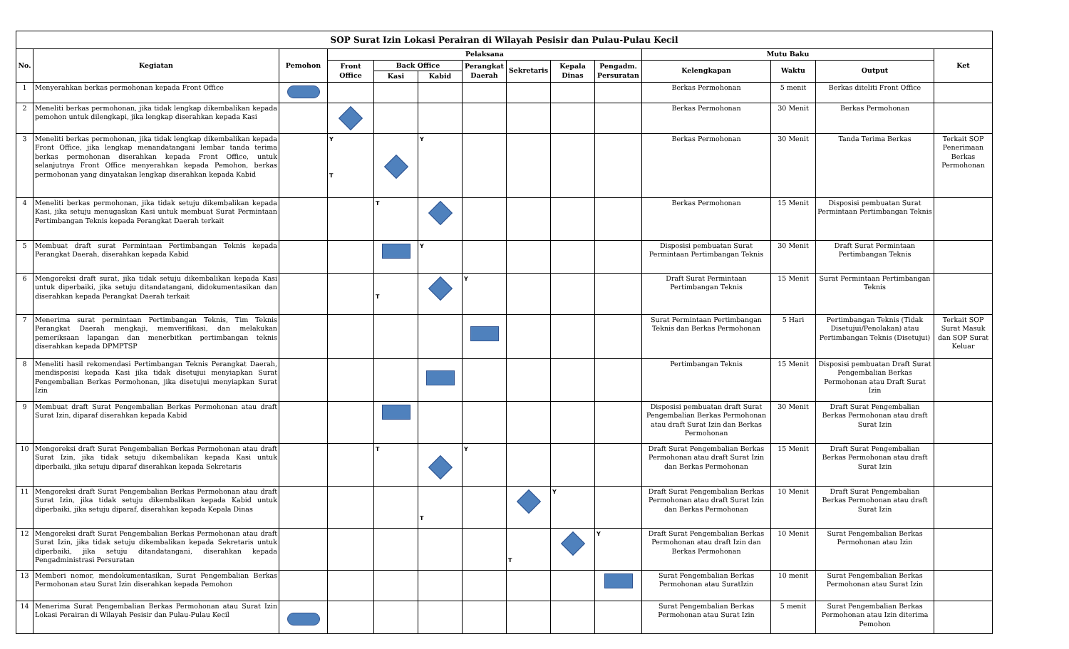| SOP Surat Izin Lokasi Perairan di Wilayah Pesisir dan Pulau-Pulau Kecil | | | | | | | | | | | | | |
| --- | --- | --- | --- | --- | --- | --- | --- | --- | --- | --- | --- | --- | --- |
| No. | Kegiatan | Pemohon | Pelaksana | | | | | | | Mutu Baku | | | Ket |
| | | | Front Office | Back Office | | Perangkat Daerah | Sekretaris | Kepala Dinas | Pengadm. Persuratan | Kelengkapan | Waktu | Output | |
| | | | | Kasi | Kabid | | | | | | | | |
| 1 | Menyerahkan berkas permohonan kepada Front Office | | | | | | | | | Berkas Permohonan | 5 menit | Berkas diteliti Front Office | |
| 2 | Meneliti berkas permohonan, jika tidak lengkap dikembalikan kepada pemohon untuk dilengkapi, jika lengkap diserahkan kepada Kasi | | | | | | | | | Berkas Permohonan | 30 Menit | Berkas Permohonan | |
| 3 | Meneliti berkas permohonan, jika tidak lengkap dikembalikan kepada Front Office, jika lengkap menandatangani lembar tanda terima berkas permohonan diserahkan kepada Front Office, untuk selanjutnya Front Office menyerahkan kepada Pemohon, berkas permohonan yang dinyatakan lengkap diserahkan kepada Kabid | | Y T | | Y | | | | | Berkas Permohonan | 30 Menit | Tanda Terima Berkas | Terkait SOP Penerimaan Berkas Permohonan |
| 4 | Meneliti berkas permohonan, jika tidak setuju dikembalikan kepada Kasi, jika setuju menugaskan Kasi untuk membuat Surat Permintaan Pertimbangan Teknis kepada Perangkat Daerah terkait | | | T | | | | | | Berkas Permohonan | 15 Menit | Disposisi pembuatan Surat Permintaan Pertimbangan Teknis | |
| 5 | Membuat draft surat Permintaan Pertimbangan Teknis kepada Perangkat Daerah, diserahkan kepada Kabid | | | | Y | | | | | Disposisi pembuatan Surat Permintaan Pertimbangan Teknis | 30 Menit | Draft Surat Permintaan Pertimbangan Teknis | |
| 6 | Mengoreksi draft surat, jika tidak setuju dikembalikan kepada Kasi untuk diperbaiki, jika setuju ditandatangani, didokumentasikan dan diserahkan kepada Perangkat Daerah terkait | | | T | | Y | | | | Draft Surat Permintaan Pertimbangan Teknis | 15 Menit | Surat Permintaan Pertimbangan Teknis | |
| 7 | Menerima surat permintaan Pertimbangan Teknis, Tim Teknis Perangkat Daerah mengkaji, memverifikasi, dan melakukan pemeriksaan lapangan dan menerbitkan pertimbangan teknis diserahkan kepada DPMPTSP | | | | | | | | | Surat Permintaan Pertimbangan Teknis dan Berkas Permohonan | 5 Hari | Pertimbangan Teknis (Tidak Disetujui/Penolakan) atau Pertimbangan Teknis (Disetujui) | Terkait SOP Surat Masuk dan SOP Surat Keluar |
| 8 | Meneliti hasil rekomendasi Pertimbangan Teknis Perangkat Daerah, mendisposisi kepada Kasi jika tidak disetujui menyiapkan Surat Pengembalian Berkas Permohonan, jika disetujui menyiapkan Surat Izin | | | | | | | | | Pertimbangan Teknis | 15 Menit | Disposisi pembuatan Draft Surat Pengembalian Berkas Permohonan atau Draft Surat Izin | |
| 9 | Membuat draft Surat Pengembalian Berkas Permohonan atau draft Surat Izin, diparaf diserahkan kepada Kabid | | | | | | | | | Disposisi pembuatan draft Surat Pengembalian Berkas Permohonan atau draft Surat Izin dan Berkas Permohonan | 30 Menit | Draft Surat Pengembalian Berkas Permohonan atau draft Surat Izin | |
| 10 | Mengoreksi draft Surat Pengembalian Berkas Permohonan atau draft Surat Izin, jika tidak setuju dikembalikan kepada Kasi untuk diperbaiki, jika setuju diparaf diserahkan kepada Sekretaris | | | T | | Y | | | | Draft Surat Pengembalian Berkas Permohonan atau draft Surat Izin dan Berkas Permohonan | 15 Menit | Draft Surat Pengembalian Berkas Permohonan atau draft Surat Izin | |
| 11 | Mengoreksi draft Surat Pengembalian Berkas Permohonan atau draft Surat Izin, jika tidak setuju dikembalikan kepada Kabid untuk diperbaiki, jika setuju diparaf, diserahkan kepada Kepala Dinas | | | | T | | | Y | | Draft Surat Pengembalian Berkas Permohonan atau draft Surat Izin dan Berkas Permohonan | 10 Menit | Draft Surat Pengembalian Berkas Permohonan atau draft Surat Izin | |
| 12 | Mengoreksi draft Surat Pengembalian Berkas Permohonan atau draft Surat Izin, jika tidak setuju dikembalikan kepada Sekretaris untuk diperbaiki, jika setuju ditandatangani, diserahkan kepada Pengadministrasi Persuratan | | | | | | T | | Y | Draft Surat Pengembalian Berkas Permohonan atau draft Izin dan Berkas Permohonan | 10 Menit | Surat Pengembalian Berkas Permohonan atau Izin | |
| 13 | Memberi nomor, mendokumentasikan, Surat Pengembalian Berkas Permohonan atau Surat Izin diserahkan kepada Pemohon | | | | | | | | | Surat Pengembalian Berkas Permohonan atau SuratIzin | 10 menit | Surat Pengembalian Berkas Permohonan atau Surat Izin | |
| 14 | Menerima Surat Pengembalian Berkas Permohonan atau Surat Izin Lokasi Perairan di Wilayah Pesisir dan Pulau-Pulau Kecil | | | | | | | | | Surat Pengembalian Berkas Permohonan atau Surat Izin | 5 menit | Surat Pengembalian Berkas Permohonan atau Izin diterima Pemohon | |